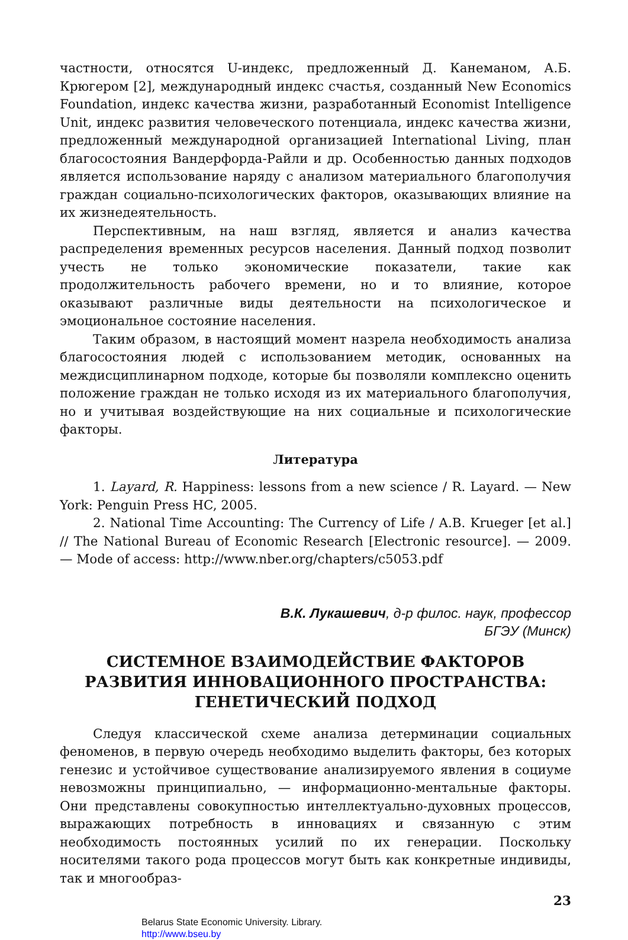частности, относятся U-индекс, предложенный Д. Канеманом, А.Б. Крюгером [2], международный индекс счастья, созданный New Economics Foundation, индекс качества жизни, разработанный Economist Intelligence Unit, индекс развития человеческого потенциала, индекс качества жизни, предложенный международной организацией International Living, план благосостояния Вандерфорда-Райли и др. Особенностью данных подходов является использование наряду с анализом материального благополучия граждан социально-психологических факторов, оказывающих влияние на их жизнедеятельность.
Перспективным, на наш взгляд, является и анализ качества распределения временных ресурсов населения. Данный подход позволит учесть не только экономические показатели, такие как продолжительность рабочего времени, но и то влияние, которое оказывают различные виды деятельности на психологическое и эмоциональное состояние населения.
Таким образом, в настоящий момент назрела необходимость анализа благосостояния людей с использованием методик, основанных на междисциплинарном подходе, которые бы позволяли комплексно оценить положение граждан не только исходя из их материального благополучия, но и учитывая воздействующие на них социальные и психологические факторы.
Литература
1. Layard, R. Happiness: lessons from a new science / R. Layard. — New York: Penguin Press HC, 2005.
2. National Time Accounting: The Currency of Life / A.B. Krueger [et al.] // The National Bureau of Economic Research [Electronic resource]. — 2009. — Mode of access: http://www.nber.org/chapters/c5053.pdf
В.К. Лукашевич, д-р филос. наук, профессор
БГЭУ (Минск)
СИСТЕМНОЕ ВЗАИМОДЕЙСТВИЕ ФАКТОРОВ
РАЗВИТИЯ ИННОВАЦИОННОГО ПРОСТРАНСТВА:
ГЕНЕТИЧЕСКИЙ ПОДХОД
Следуя классической схеме анализа детерминации социальных феноменов, в первую очередь необходимо выделить факторы, без которых генезис и устойчивое существование анализируемого явления в социуме невозможны принципиально, — информационно-ментальные факторы. Они представлены совокупностью интеллектуально-духовных процессов, выражающих потребность в инновациях и связанную с этим необходимость постоянных усилий по их генерации. Поскольку носителями такого рода процессов могут быть как конкретные индивиды, так и многообраз-
23
Belarus State Economic University. Library.
http://www.bseu.by